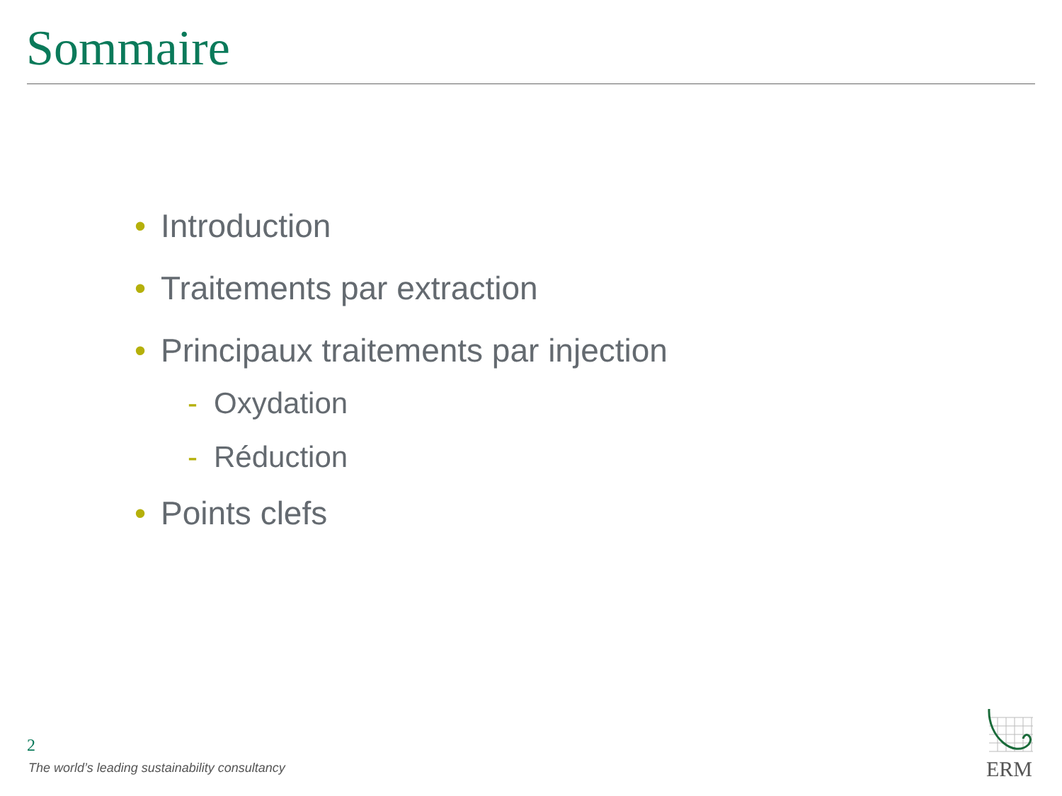Sommaire
• Introduction
• Traitements par extraction
• Principaux traitements par injection
- Oxydation
- Réduction
• Points clefs
2
The world’s leading sustainability consultancy
ERM